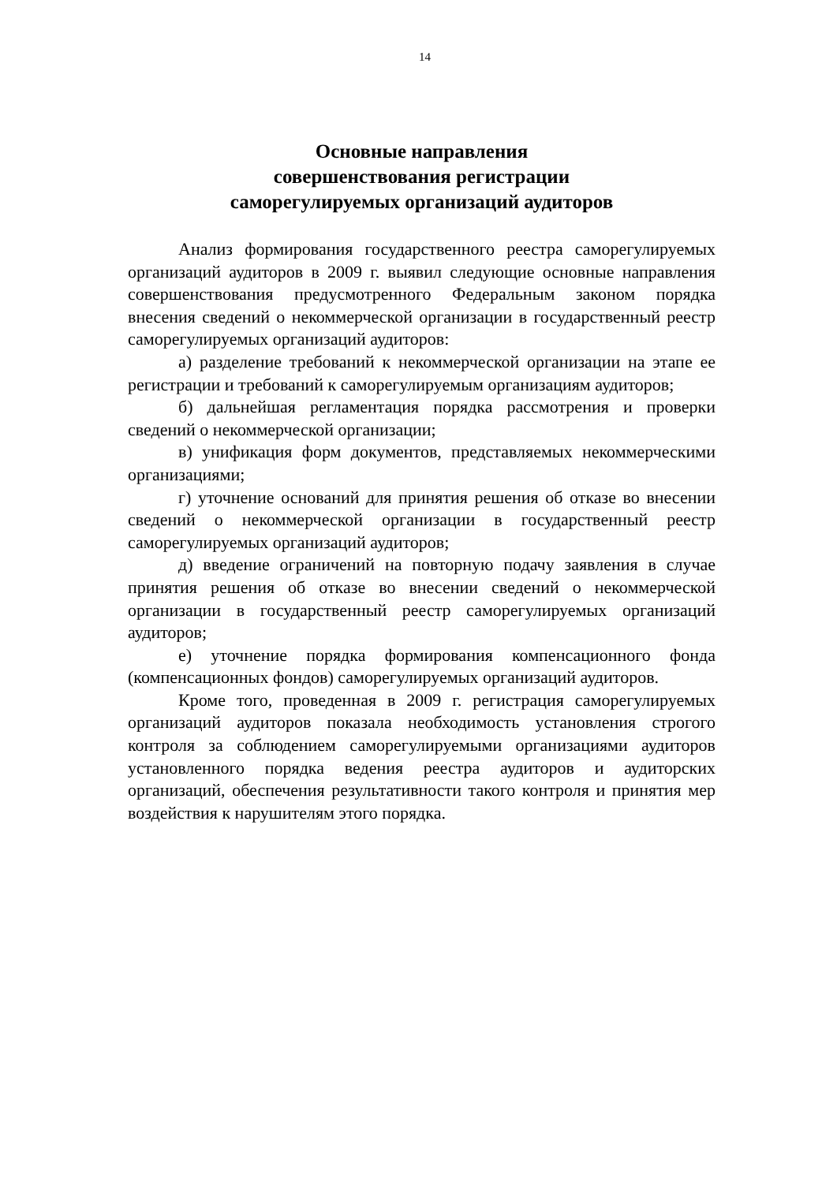14
Основные направления
совершенствования регистрации
саморегулируемых организаций аудиторов
Анализ формирования государственного реестра саморегулируемых организаций аудиторов в 2009 г. выявил следующие основные направления совершенствования предусмотренного Федеральным законом порядка внесения сведений о некоммерческой организации в государственный реестр саморегулируемых организаций аудиторов:
а) разделение требований к некоммерческой организации на этапе ее регистрации и требований к саморегулируемым организациям аудиторов;
б) дальнейшая регламентация порядка рассмотрения и проверки сведений о некоммерческой организации;
в) унификация форм документов, представляемых некоммерческими организациями;
г) уточнение оснований для принятия решения об отказе во внесении сведений о некоммерческой организации в государственный реестр саморегулируемых организаций аудиторов;
д) введение ограничений на повторную подачу заявления в случае принятия решения об отказе во внесении сведений о некоммерческой организации в государственный реестр саморегулируемых организаций аудиторов;
е) уточнение порядка формирования компенсационного фонда (компенсационных фондов) саморегулируемых организаций аудиторов.
Кроме того, проведенная в 2009 г. регистрация саморегулируемых организаций аудиторов показала необходимость установления строгого контроля за соблюдением саморегулируемыми организациями аудиторов установленного порядка ведения реестра аудиторов и аудиторских организаций, обеспечения результативности такого контроля и принятия мер воздействия к нарушителям этого порядка.